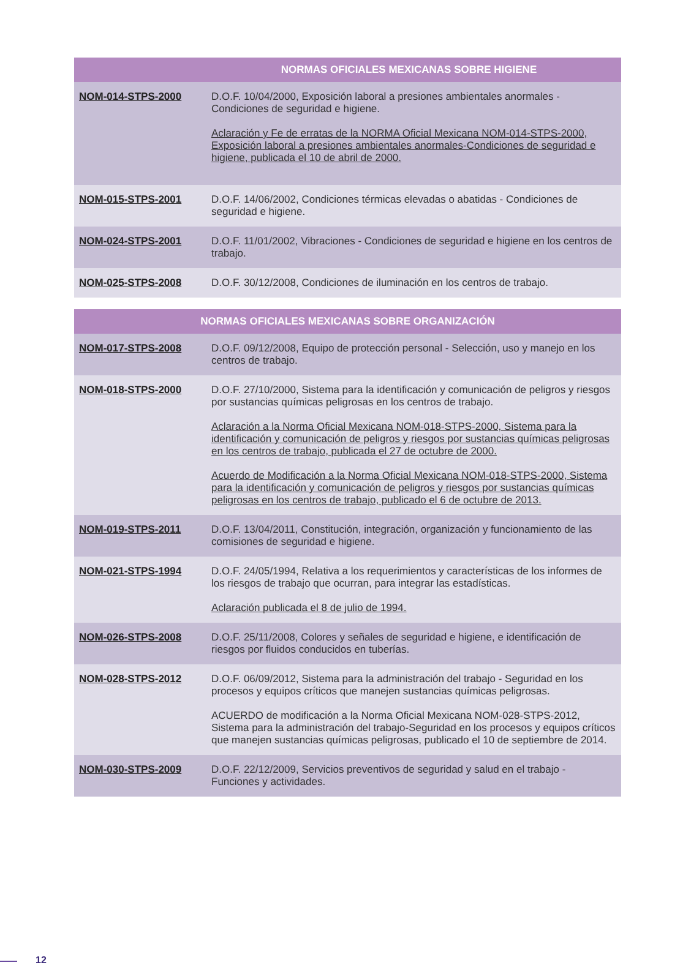| NORMAS OFICIALES MEXICANAS SOBRE HIGIENE | |
| --- | --- |
| NOM-014-STPS-2000 | D.O.F. 10/04/2000, Exposición laboral a presiones ambientales anormales - Condiciones de seguridad e higiene. Aclaración y Fe de erratas de la NORMA Oficial Mexicana NOM-014-STPS-2000, Exposición laboral a presiones ambientales anormales-Condiciones de seguridad e higiene, publicada el 10 de abril de 2000. |
| NOM-015-STPS-2001 | D.O.F. 14/06/2002, Condiciones térmicas elevadas o abatidas - Condiciones de seguridad e higiene. |
| NOM-024-STPS-2001 | D.O.F. 11/01/2002, Vibraciones - Condiciones de seguridad e higiene en los centros de trabajo. |
| NOM-025-STPS-2008 | D.O.F. 30/12/2008, Condiciones de iluminación en los centros de trabajo. |
| NORMAS OFICIALES MEXICANAS SOBRE ORGANIZACIÓN | |
| --- | --- |
| NOM-017-STPS-2008 | D.O.F. 09/12/2008, Equipo de protección personal - Selección, uso y manejo en los centros de trabajo. |
| NOM-018-STPS-2000 | D.O.F. 27/10/2000, Sistema para la identificación y comunicación de peligros y riesgos por sustancias químicas peligrosas en los centros de trabajo. Aclaración a la Norma Oficial Mexicana NOM-018-STPS-2000, Sistema para la identificación y comunicación de peligros y riesgos por sustancias químicas peligrosas en los centros de trabajo, publicada el 27 de octubre de 2000. Acuerdo de Modificación a la Norma Oficial Mexicana NOM-018-STPS-2000, Sistema para la identificación y comunicación de peligros y riesgos por sustancias químicas peligrosas en los centros de trabajo, publicado el 6 de octubre de 2013. |
| NOM-019-STPS-2011 | D.O.F. 13/04/2011, Constitución, integración, organización y funcionamiento de las comisiones de seguridad e higiene. |
| NOM-021-STPS-1994 | D.O.F. 24/05/1994, Relativa a los requerimientos y características de los informes de los riesgos de trabajo que ocurran, para integrar las estadísticas. Aclaración publicada el 8 de julio de 1994. |
| NOM-026-STPS-2008 | D.O.F. 25/11/2008, Colores y señales de seguridad e higiene, e identificación de riesgos por fluidos conducidos en tuberías. |
| NOM-028-STPS-2012 | D.O.F. 06/09/2012, Sistema para la administración del trabajo - Seguridad en los procesos y equipos críticos que manejen sustancias químicas peligrosas. ACUERDO de modificación a la Norma Oficial Mexicana NOM-028-STPS-2012, Sistema para la administración del trabajo-Seguridad en los procesos y equipos críticos que manejen sustancias químicas peligrosas, publicado el 10 de septiembre de 2014. |
| NOM-030-STPS-2009 | D.O.F. 22/12/2009, Servicios preventivos de seguridad y salud en el trabajo - Funciones y actividades. |
12